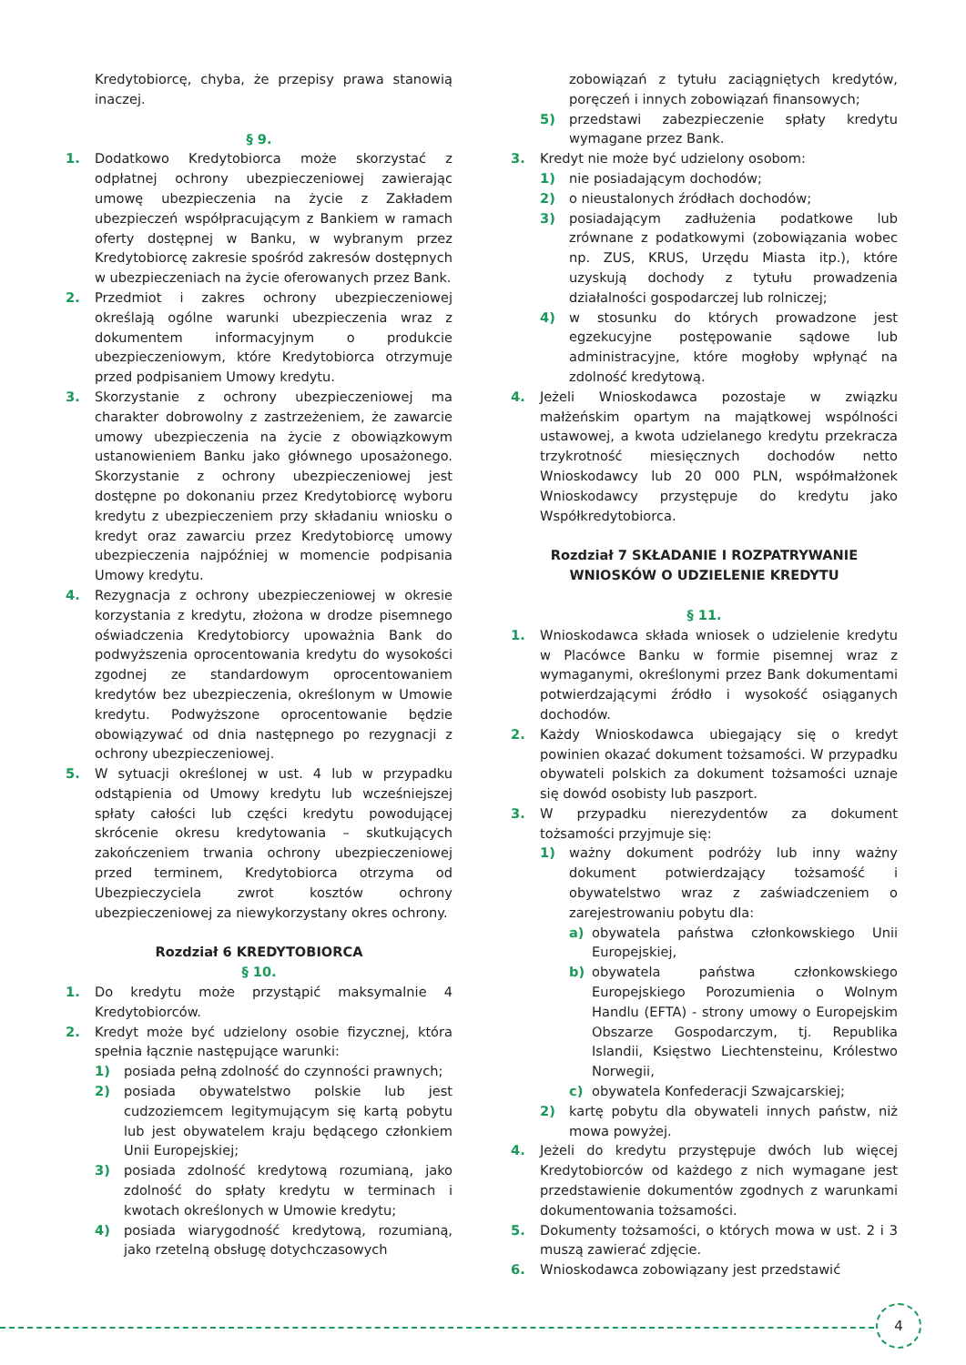Kredytobiorcę, chyba, że przepisy prawa stanowią inaczej.
§ 9.
1. Dodatkowo Kredytobiorca może skorzystać z odpłatnej ochrony ubezpieczeniowej zawierając umowę ubezpieczenia na życie z Zakładem ubezpieczeń współpracującym z Bankiem w ramach oferty dostępnej w Banku, w wybranym przez Kredytobiorcę zakresie spośród zakresów dostępnych w ubezpieczeniach na życie oferowanych przez Bank.
2. Przedmiot i zakres ochrony ubezpieczeniowej określają ogólne warunki ubezpieczenia wraz z dokumentem informacyjnym o produkcie ubezpieczeniowym, które Kredytobiorca otrzymuje przed podpisaniem Umowy kredytu.
3. Skorzystanie z ochrony ubezpieczeniowej ma charakter dobrowolny z zastrzeżeniem, że zawarcie umowy ubezpieczenia na życie z obowiązkowym ustanowieniem Banku jako głównego uposażonego. Skorzystanie z ochrony ubezpieczeniowej jest dostępne po dokonaniu przez Kredytobiorcę wyboru kredytu z ubezpieczeniem przy składaniu wniosku o kredyt oraz zawarciu przez Kredytobiorcę umowy ubezpieczenia najpóźniej w momencie podpisania Umowy kredytu.
4. Rezygnacja z ochrony ubezpieczeniowej w okresie korzystania z kredytu, złożona w drodze pisemnego oświadczenia Kredytobiorcy upoważnia Bank do podwyższenia oprocentowania kredytu do wysokości zgodnej ze standardowym oprocentowaniem kredytów bez ubezpieczenia, określonym w Umowie kredytu. Podwyższone oprocentowanie będzie obowiązywać od dnia następnego po rezygnacji z ochrony ubezpieczeniowej.
5. W sytuacji określonej w ust. 4 lub w przypadku odstąpienia od Umowy kredytu lub wcześniejszej spłaty całości lub części kredytu powodującej skrócenie okresu kredytowania – skutkujących zakończeniem trwania ochrony ubezpieczeniowej przed terminem, Kredytobiorca otrzyma od Ubezpieczyciela zwrot kosztów ochrony ubezpieczeniowej za niewykorzystany okres ochrony.
Rozdział 6 KREDYTOBIORCA
§ 10.
1. Do kredytu może przystąpić maksymalnie 4 Kredytobiorców.
2. Kredyt może być udzielony osobie fizycznej, która spełnia łącznie następujące warunki:
1) posiada pełną zdolność do czynności prawnych;
2) posiada obywatelstwo polskie lub jest cudzoziemcem legitymującym się kartą pobytu lub jest obywatelem kraju będącego członkiem Unii Europejskiej;
3) posiada zdolność kredytową rozumianą, jako zdolność do spłaty kredytu w terminach i kwotach określonych w Umowie kredytu;
4) posiada wiarygodność kredytową, rozumianą, jako rzetelną obsługę dotychczasowych
zobowiązań z tytułu zaciągniętych kredytów, poręczeń i innych zobowiązań finansowych;
5) przedstawi zabezpieczenie spłaty kredytu wymagane przez Bank.
3. Kredyt nie może być udzielony osobom:
1) nie posiadającym dochodów;
2) o nieustalonych źródłach dochodów;
3) posiadającym zadłużenia podatkowe lub zrównane z podatkowymi (zobowiązania wobec np. ZUS, KRUS, Urzędu Miasta itp.), które uzyskują dochody z tytułu prowadzenia działalności gospodarczej lub rolniczej;
4) w stosunku do których prowadzone jest egzekucyjne postępowanie sądowe lub administracyjne, które mogłoby wpłynąć na zdolność kredytową.
4. Jeżeli Wnioskodawca pozostaje w związku małżeńskim opartym na majątkowej wspólności ustawowej, a kwota udzielanego kredytu przekracza trzykrotność miesięcznych dochodów netto Wnioskodawcy lub 20 000 PLN, współmałżonek Wnioskodawcy przystępuje do kredytu jako Współkredytobiorca.
Rozdział 7 SKŁADANIE I ROZPATRYWANIE WNIOSKÓW O UDZIELENIE KREDYTU
§ 11.
1. Wnioskodawca składa wniosek o udzielenie kredytu w Placówce Banku w formie pisemnej wraz z wymaganymi, określonymi przez Bank dokumentami potwierdzającymi źródło i wysokość osiąganych dochodów.
2. Każdy Wnioskodawca ubiegający się o kredyt powinien okazać dokument tożsamości. W przypadku obywateli polskich za dokument tożsamości uznaje się dowód osobisty lub paszport.
3. W przypadku nierezydentów za dokument tożsamości przyjmuje się:
1) ważny dokument podróży lub inny ważny dokument potwierdzający tożsamość i obywatelstwo wraz z zaświadczeniem o zarejestrowaniu pobytu dla:
a) obywatela państwa członkowskiego Unii Europejskiej,
b) obywatela państwa członkowskiego Europejskiego Porozumienia o Wolnym Handlu (EFTA) - strony umowy o Europejskim Obszarze Gospodarczym, tj. Republika Islandii, Księstwo Liechtensteinu, Królestwo Norwegii,
c) obywatela Konfederacji Szwajcarskiej;
2) kartę pobytu dla obywateli innych państw, niż mowa powyżej.
4. Jeżeli do kredytu przystępuje dwóch lub więcej Kredytobiorców od każdego z nich wymagane jest przedstawienie dokumentów zgodnych z warunkami dokumentowania tożsamości.
5. Dokumenty tożsamości, o których mowa w ust. 2 i 3 muszą zawierać zdjęcie.
6. Wnioskodawca zobowiązany jest przedstawić
4